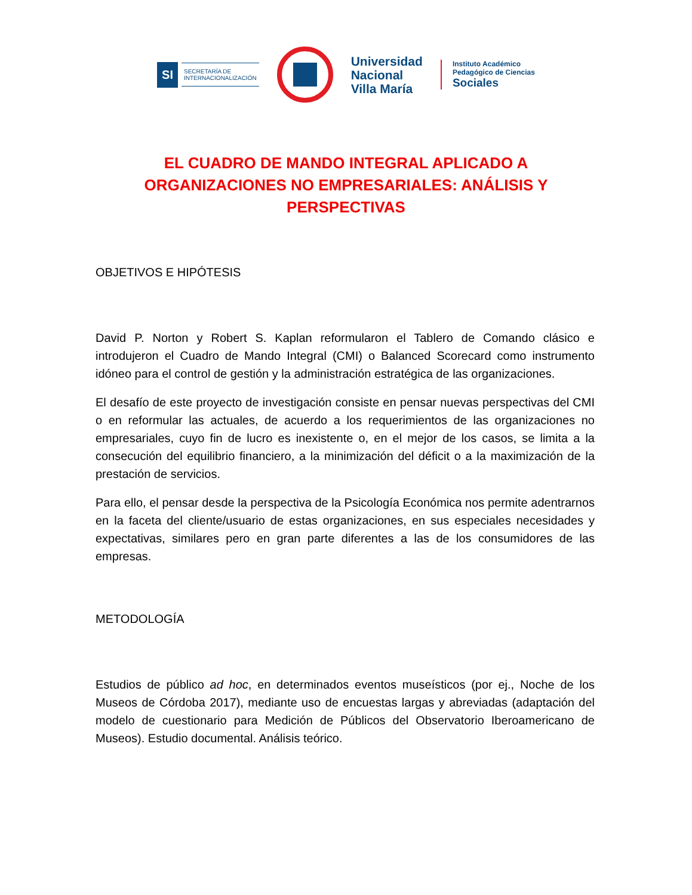SI SECRETARÍA DE
INTERNACIONALIZACIÓN
Universidad
Nacional
Villa María
Instituto Académico
Pedagógico de Ciencias
Sociales
EL CUADRO DE MANDO INTEGRAL APLICADO A ORGANIZACIONES NO EMPRESARIALES: ANÁLISIS Y PERSPECTIVAS
OBJETIVOS E HIPÓTESIS
David P. Norton y Robert S. Kaplan reformularon el Tablero de Comando clásico e introdujeron el Cuadro de Mando Integral (CMI) o Balanced Scorecard como instrumento idóneo para el control de gestión y la administración estratégica de las organizaciones.
El desafío de este proyecto de investigación consiste en pensar nuevas perspectivas del CMI o en reformular las actuales, de acuerdo a los requerimientos de las organizaciones no empresariales, cuyo fin de lucro es inexistente o, en el mejor de los casos, se limita a la consecución del equilibrio financiero, a la minimización del déficit o a la maximización de la prestación de servicios.
Para ello, el pensar desde la perspectiva de la Psicología Económica nos permite adentrarnos en la faceta del cliente/usuario de estas organizaciones, en sus especiales necesidades y expectativas, similares pero en gran parte diferentes a las de los consumidores de las empresas.
METODOLOGÍA
Estudios de público ad hoc, en determinados eventos museísticos (por ej., Noche de los Museos de Córdoba 2017), mediante uso de encuestas largas y abreviadas (adaptación del modelo de cuestionario para Medición de Públicos del Observatorio Iberoamericano de Museos). Estudio documental. Análisis teórico.